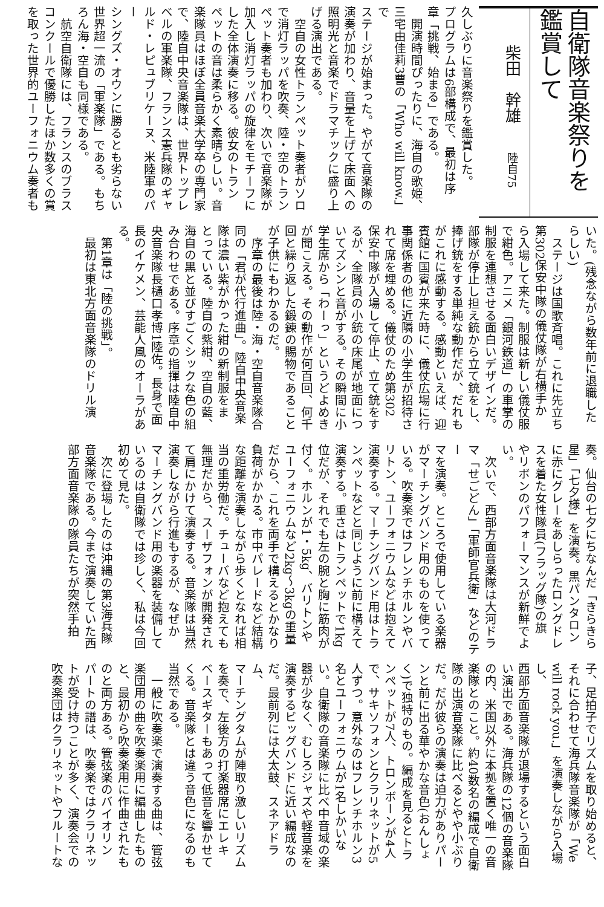自衛隊音楽祭りを
鑑賞して
柴田　幹雄 陸自75
久しぶりに音楽祭りを鑑賞した。
プログラムは6部構成で、最初は序
章「挑戦、始まる」である。
　開演時間ぴったりに、海自の歌姫、
三宅由佳莉3曹の「Who will know.」で
ステージが始まった。やがて音楽隊の
演奏が加わり、音量を上げて床面への
照明光と音楽でドラマチックに盛り上
げる演出である。
　空自の女性トランペット奏者がソロ
で消灯ラッパを吹奏、陸・空のトラン
ペット奏者も加わり、次いで音楽隊が
加入し消灯ラッパの旋律をモチーフに
した全体演奏に移る。彼女のトラン
ペットの音は柔らかく素晴らしい。音
楽隊員はほぼ全員音楽大学卒の専門家
で、陸自中央音楽隊は、世界トップレ
ベルの軍楽隊、フランス憲兵隊のギャ
ルド・レピュブリケーヌ、米陸軍のパー
シングズ・オウンに勝るとも劣らない
世界超一流の「軍楽隊」である。もち
ろん海・空自も同様である。
　航空自衛隊には、フランスのブラス
コンクールで優勝したほか数多くの賞
を取った世界的ユーフォニウム奏者も
いた。(残念ながら数年前に退職した
らしい)
　ステージは国歌斉唱。これに先立ち
第302保安中隊の儀仗隊が右横手か
ら入場して来た。制服は新しい儀仗服
で紺色。アニメ「銀河鉄道」の車掌の
制服を連想させる面白いデザインだ。
部隊が停止し担え銃から立て銃をし、
捧げ銃をする単純な動作だが、だれも
がこれに感動する。感動といえば、迎
賓館に国賓が来た時に、儀仗広場に行
事関係者の他に近隣の小学生が招待さ
れて席を埋める。儀仗のため第302
保安中隊が入場して停止、立て銃をす
るが、全隊員の小銃の床尾が地面につ
いてズシンと音がする。その瞬間に小
学生席から「わーっ」というどよめき
が聞こえる。その動作が何百回、何千
回と繰り返した鍛錬の賜物であること
が子供にもわかるのだ。
　序章の最後は陸・海・空自音楽隊合
同の「君が代行進曲」。陸自中央音楽
隊は濃い紫がかった紺の新制服をま
とっている。陸自の紫紺、空自の藍、
海自の黒と並びすごくシックな色の組
み合わせである。序章の指揮は陸自中
央音楽隊長樋口孝博1陸佐。長身で面
長のイケメン、芸能人風のオーラがあ
る。
　第1章は「陸の挑戦」。
　最初は東北方面音楽隊のドリル演
奏。仙台の七夕にちなんだ「きらきら
星」「七夕様」を演奏。黒パンタロン
に赤にグレーをあしらったロングドレ
スを着た女性隊員(フラッグ隊)の旗
やリボンのパフォーマンスが新鮮でよ
い。
　次いで、西部方面音楽隊は大河ドラ
マ「せごどん」「軍師官兵衛」などのテー
マを演奏。ところで使用している楽器
がマーチングバンド用のものを使って
いる。吹奏楽ではフレンチホルンやバ
リトン、ユーフォニウムなどは抱えて
演奏する。マーチングバンド用はトラ
ンペットなどと同じように前に構えて
演奏する。重さはトランペットで1kg
位だが、それでも左の腕と胸に筋肉が
付く。ホルンが1・5kg、バリトンや
ユーフォニウムなど2kg～3kgの重量
だから、これを両手で構えるとかなり
負荷がかかる。市中パレードなど結構
な距離を演奏しながら歩くとなれば相
当の重労働だ。チューバなど抱えても
無理だから、スーザフォンが開発され
て肩にかけて演奏する。音楽隊は当然
演奏しながら行進もするが、なぜか
マーチングバンド用の楽器を装備して
いるのは自衛隊では珍しく、私は今回
初めて見た。
　次に登場したのは沖縄の第3海兵隊
音楽隊である。今まで演奏していた西
部方面音楽隊の隊員たちが突然手拍
子、足拍子でリズムを取り始めると、
それに合わせて海兵隊音楽隊が「We
will rock you.」を演奏しながら入場し、
西部方面音楽隊が退場するという面白
い演出である。海兵隊の12個の音楽隊
の内、米国以外に本拠を置く唯一の音
楽隊とのこと。約40数名の編成で自衛
隊の出演音楽隊に比べるとやや小ぶり
だ。だが彼らの演奏は迫力がありパー
ンと前に出る華やかな音色(おんしょ
く)で独特のもの。編成を見るとトラ
ンペットが7人、トロンボーンが4人
で、サキソフォンとクラリネットが5
人ずつ。意外なのはフレンチホルン3
名とユーフォニウムが1名しかいな
い。自衛隊の音楽隊に比べ中音域の楽
器が少なく、むしろジャズや軽音楽を
演奏するビッグバンドに近い編成なの
だ。最前列には大太鼓、スネアドラム、
マーチングタムが陣取り激しいリズム
を奏で、左後方の打楽器席にエレキ
ベースギターもあって低音を響かせて
くる。音楽隊とは違う音色になるのも
当然である。
　一般に吹奏楽で演奏する曲は、管弦
楽団用の曲を吹奏楽用に編曲したもの
と、最初から吹奏楽用に作曲されたも
のと両方ある。管弦楽のバイオリン
パートの譜は、吹奏楽ではクラリネッ
トが受け持つことが多く、演奏会での
吹奏楽団はクラリネットやフルートな